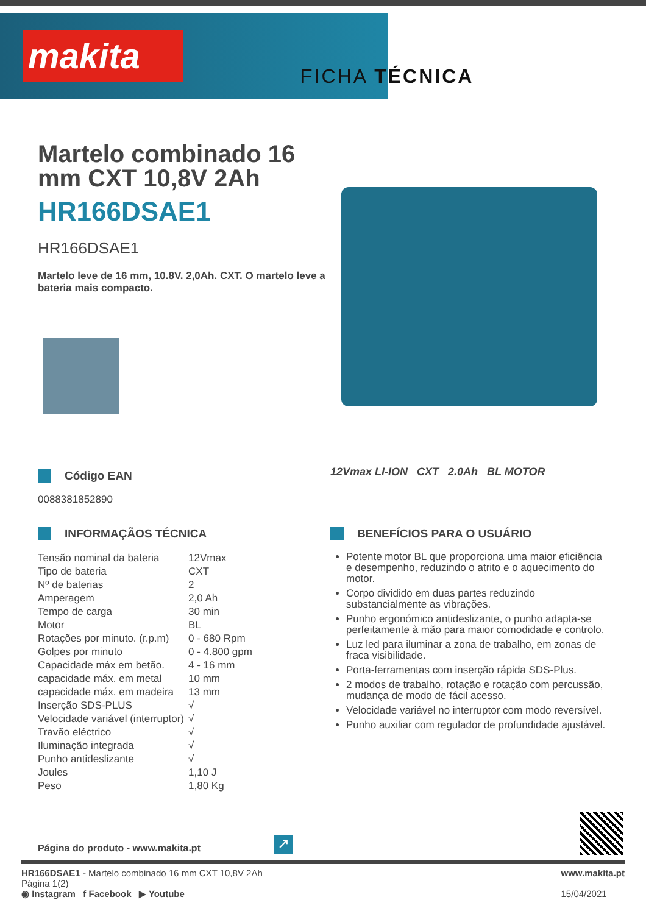makita
FICHA TÉCNICA
Martelo combinado 16 mm CXT 10,8V 2Ah
HR166DSAE1
HR166DSAE1
Martelo leve de 16 mm, 10.8V. 2,0Ah. CXT. O martelo leve a bateria mais compacto.
Código EAN
0088381852890
INFORMAÇÃOS TÉCNICA
| Tensão nominal da bateria | 12Vmax |
| Tipo de bateria | CXT |
| Nº de baterias | 2 |
| Amperagem | 2,0 Ah |
| Tempo de carga | 30 min |
| Motor | BL |
| Rotações por minuto. (r.p.m) | 0 - 680 Rpm |
| Golpes por minuto | 0 - 4.800 gpm |
| Capacidade máx em betão. | 4 - 16 mm |
| capacidade máx. em metal | 10 mm |
| capacidade máx. em madeira | 13 mm |
| Inserção SDS-PLUS | √ |
| Velocidade variável (interruptor) | √ |
| Travão eléctrico | √ |
| Iluminação integrada | √ |
| Punho antideslizante | √ |
| Joules | 1,10 J |
| Peso | 1,80 Kg |
12Vmax LI-ION CXT 2.0Ah BL MOTOR
BENEFÍCIOS PARA O USUÁRIO
Potente motor BL que proporciona uma maior eficiência e desempenho, reduzindo o atrito e o aquecimento do motor.
Corpo dividido em duas partes reduzindo substancialmente as vibrações.
Punho ergonómico antideslizante, o punho adapta-se perfeitamente à mão para maior comodidade e controlo.
Luz led para iluminar a zona de trabalho, em zonas de fraca visibilidade.
Porta-ferramentas com inserção rápida SDS-Plus.
2 modos de trabalho, rotação e rotação com percussão, mudança de modo de fácil acesso.
Velocidade variável no interruptor com modo reversível.
Punho auxiliar com regulador de profundidade ajustável.
Página do produto - www.makita.pt
↗
HR166DSAE1 - Martelo combinado 16 mm CXT 10,8V 2Ah
Página 1(2)
◉ Instagram f Facebook ▶ Youtube
www.makita.pt
15/04/2021